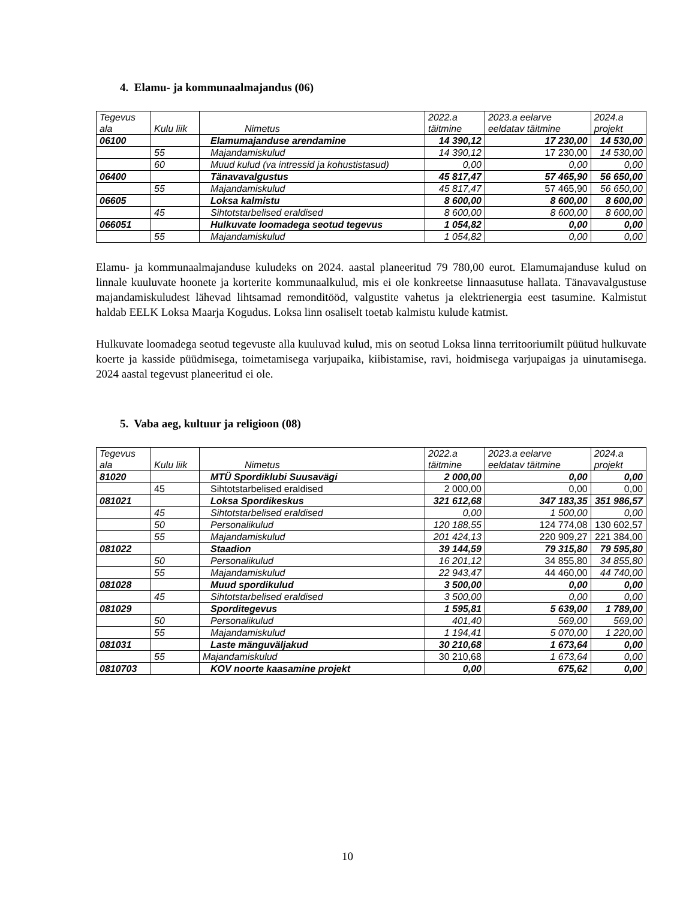4. Elamu- ja kommunaalmajandus (06)
| Tegevus ala | Kulu liik | Nimetus | 2022.a täitmine | 2023.a eelarve eeldatav täitmine | 2024.a projekt |
| --- | --- | --- | --- | --- | --- |
| 06100 | | Elamumajanduse arendamine | 14 390,12 | 17 230,00 | 14 530,00 |
| | 55 | Majandamiskulud | 14 390,12 | 17 230,00 | 14 530,00 |
| | 60 | Muud kulud (va intressid ja kohustistasud) | 0,00 | 0,00 | 0,00 |
| 06400 | | Tänavavalgustus | 45 817,47 | 57 465,90 | 56 650,00 |
| | 55 | Majandamiskulud | 45 817,47 | 57 465,90 | 56 650,00 |
| 06605 | | Loksa kalmistu | 8 600,00 | 8 600,00 | 8 600,00 |
| | 45 | Sihtotstarbelised eraldised | 8 600,00 | 8 600,00 | 8 600,00 |
| 066051 | | Hulkuvate loomadega seotud tegevus | 1 054,82 | 0,00 | 0,00 |
| | 55 | Majandamiskulud | 1 054,82 | 0,00 | 0,00 |
Elamu- ja kommunaalmajanduse kuludeks on 2024. aastal planeeritud 79 780,00 eurot. Elamumajanduse kulud on linnale kuuluvate hoonete ja korterite kommunaalkulud, mis ei ole konkreetse linnaasutuse hallata. Tänavavalgustuse majandamiskuludest lähevad lihtsamad remonditööd, valgustite vahetus ja elektrienergia eest tasumine. Kalmistut haldab EELK Loksa Maarja Kogudus. Loksa linn osaliselt toetab kalmistu kulude katmist.
Hulkuvate loomadega seotud tegevuste alla kuuluvad kulud, mis on seotud Loksa linna territooriumilt püütud hulkuvate koerte ja kasside püüdmisega, toimetamisega varjupaika, kiibistamise, ravi, hoidmisega varjupaigas ja uinutamisega. 2024 aastal tegevust planeeritud ei ole.
5. Vaba aeg, kultuur ja religioon (08)
| Tegevus ala | Kulu liik | Nimetus | 2022.a täitmine | 2023.a eelarve eeldatav täitmine | 2024.a projekt |
| --- | --- | --- | --- | --- | --- |
| 81020 | | MTÜ Spordiklubi Suusavägi | 2 000,00 | 0,00 | 0,00 |
| | 45 | Sihtotstarbelised eraldised | 2 000,00 | 0,00 | 0,00 |
| 081021 | | Loksa Spordikeskus | 321 612,68 | 347 183,35 | 351 986,57 |
| | 45 | Sihtotstarbelised eraldised | 0,00 | 1 500,00 | 0,00 |
| | 50 | Personalikulud | 120 188,55 | 124 774,08 | 130 602,57 |
| | 55 | Majandamiskulud | 201 424,13 | 220 909,27 | 221 384,00 |
| 081022 | | Staadion | 39 144,59 | 79 315,80 | 79 595,80 |
| | 50 | Personalikulud | 16 201,12 | 34 855,80 | 34 855,80 |
| | 55 | Majandamiskulud | 22 943,47 | 44 460,00 | 44 740,00 |
| 081028 | | Muud spordikulud | 3 500,00 | 0,00 | 0,00 |
| | 45 | Sihtotstarbelised eraldised | 3 500,00 | 0,00 | 0,00 |
| 081029 | | Sporditegevus | 1 595,81 | 5 639,00 | 1 789,00 |
| | 50 | Personalikulud | 401,40 | 569,00 | 569,00 |
| | 55 | Majandamiskulud | 1 194,41 | 5 070,00 | 1 220,00 |
| 081031 | | Laste mänguväljakud | 30 210,68 | 1 673,64 | 0,00 |
| | 55 | Majandamiskulud | 30 210,68 | 1 673,64 | 0,00 |
| 0810703 | | KOV noorte kaasamine projekt | 0,00 | 675,62 | 0,00 |
10